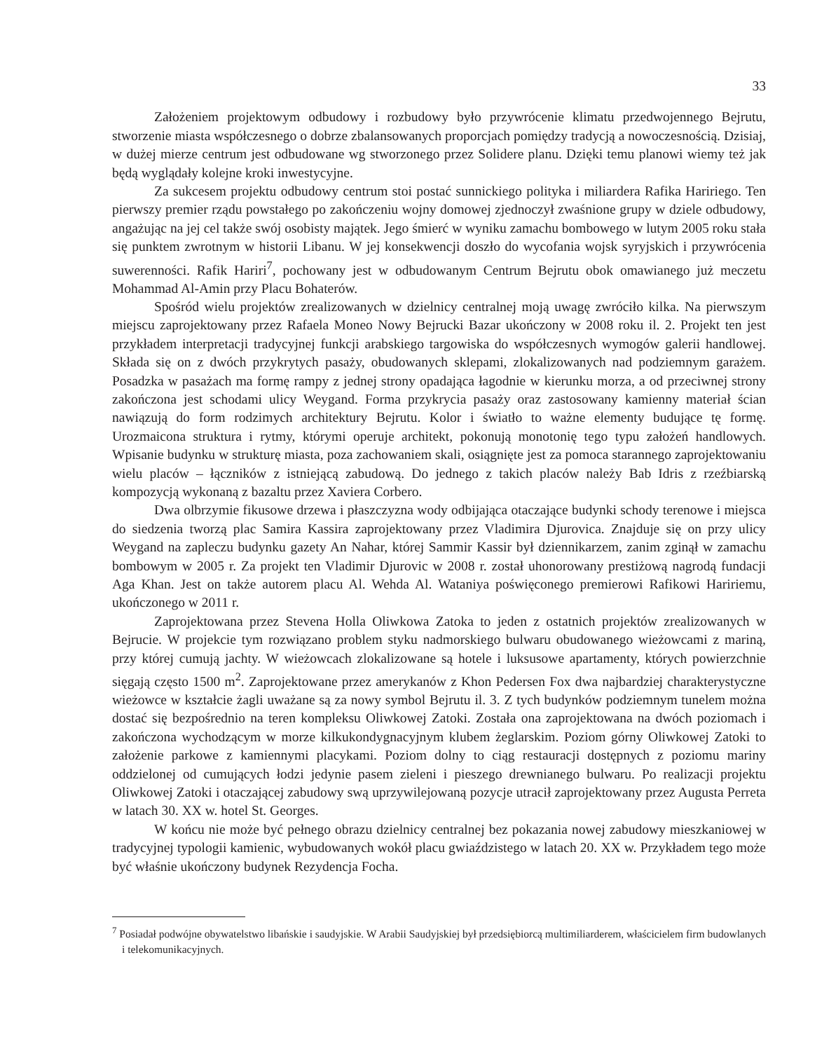33
Założeniem projektowym odbudowy i rozbudowy było przywrócenie klimatu przedwojennego Bejrutu, stworzenie miasta współczesnego o dobrze zbalansowanych proporcjach pomiędzy tradycją a nowoczesnością. Dzisiaj, w dużej mierze centrum jest odbudowane wg stworzonego przez Solidere planu. Dzięki temu planowi wiemy też jak będą wyglądały kolejne kroki inwestycyjne.
Za sukcesem projektu odbudowy centrum stoi postać sunnickiego polityka i miliardera Rafika Haririego. Ten pierwszy premier rządu powstałego po zakończeniu wojny domowej zjednoczył zwaśnione grupy w dziele odbudowy, angażując na jej cel także swój osobisty majątek. Jego śmierć w wyniku zamachu bombowego w lutym 2005 roku stała się punktem zwrotnym w historii Libanu. W jej konsekwencji doszło do wycofania wojsk syryjskich i przywrócenia suwerenności. Rafik Hariri<sup>7</sup>, pochowany jest w odbudowanym Centrum Bejrutu obok omawianego już meczetu Mohammad Al-Amin przy Placu Bohaterów.
Spośród wielu projektów zrealizowanych w dzielnicy centralnej moją uwagę zwróciło kilka. Na pierwszym miejscu zaprojektowany przez Rafaela Moneo Nowy Bejrucki Bazar ukończony w 2008 roku il. 2. Projekt ten jest przykładem interpretacji tradycyjnej funkcji arabskiego targowiska do współczesnych wymogów galerii handlowej. Składa się on z dwóch przykrytych pasaży, obudowanych sklepami, zlokalizowanych nad podziemnym garażem. Posadzka w pasażach ma formę rampy z jednej strony opadająca łagodnie w kierunku morza, a od przeciwnej strony zakończona jest schodami ulicy Weygand. Forma przykrycia pasaży oraz zastosowany kamienny materiał ścian nawiązują do form rodzimych architektury Bejrutu. Kolor i światło to ważne elementy budujące tę formę. Urozmaicona struktura i rytmy, którymi operuje architekt, pokonują monotonię tego typu założeń handlowych. Wpisanie budynku w strukturę miasta, poza zachowaniem skali, osiągnięte jest za pomoca starannego zaprojektowaniu wielu placów – łączników z istniejącą zabudową. Do jednego z takich placów należy Bab Idris z rzeźbiarską kompozycją wykonaną z bazaltu przez Xaviera Corbero.
Dwa olbrzymie fikusowe drzewa i płaszczyzna wody odbijająca otaczające budynki schody terenowe i miejsca do siedzenia tworzą plac Samira Kassira zaprojektowany przez Vladimira Djurovica. Znajduje się on przy ulicy Weygand na zapleczu budynku gazety An Nahar, której Sammir Kassir był dziennikarzem, zanim zginął w zamachu bombowym w 2005 r. Za projekt ten Vladimir Djurovic w 2008 r. został uhonorowany prestiżową nagrodą fundacji Aga Khan. Jest on także autorem placu Al. Wehda Al. Wataniya poświęconego premierowi Rafikowi Haririemu, ukończonego w 2011 r.
Zaprojektowana przez Stevena Holla Oliwkowa Zatoka to jeden z ostatnich projektów zrealizowanych w Bejrucie. W projekcie tym rozwiązano problem styku nadmorskiego bulwaru obudowanego wieżowcami z mariną, przy której cumują jachty. W wieżowcach zlokalizowane są hotele i luksusowe apartamenty, których powierzchnie sięgają często 1500 m<sup>2</sup>. Zaprojektowane przez amerykanów z Khon Pedersen Fox dwa najbardziej charakterystyczne wieżowce w kształcie żagli uważane są za nowy symbol Bejrutu il. 3. Z tych budynków podziemnym tunelem można dostać się bezpośrednio na teren kompleksu Oliwkowej Zatoki. Została ona zaprojektowana na dwóch poziomach i zakończona wychodzącym w morze kilkukondygnacyjnym klubem żeglarskim. Poziom górny Oliwkowej Zatoki to założenie parkowe z kamiennymi placykami. Poziom dolny to ciąg restauracji dostępnych z poziomu mariny oddzielonej od cumujących łodzi jedynie pasem zieleni i pieszego drewnianego bulwaru. Po realizacji projektu Oliwkowej Zatoki i otaczającej zabudowy swą uprzywilejowaną pozycje utracił zaprojektowany przez Augusta Perreta w latach 30. XX w. hotel St. Georges.
W końcu nie może być pełnego obrazu dzielnicy centralnej bez pokazania nowej zabudowy mieszkaniowej w tradycyjnej typologii kamienic, wybudowanych wokół placu gwiaździstego w latach 20. XX w. Przykładem tego może być właśnie ukończony budynek Rezydencja Focha.
<sup>7</sup> Posiadał podwójne obywatelstwo libańskie i saudyjskie. W Arabii Saudyjskiej był przedsiębiorcą multimiliarderem, właścicielem firm budowlanych i telekomunikacyjnych.